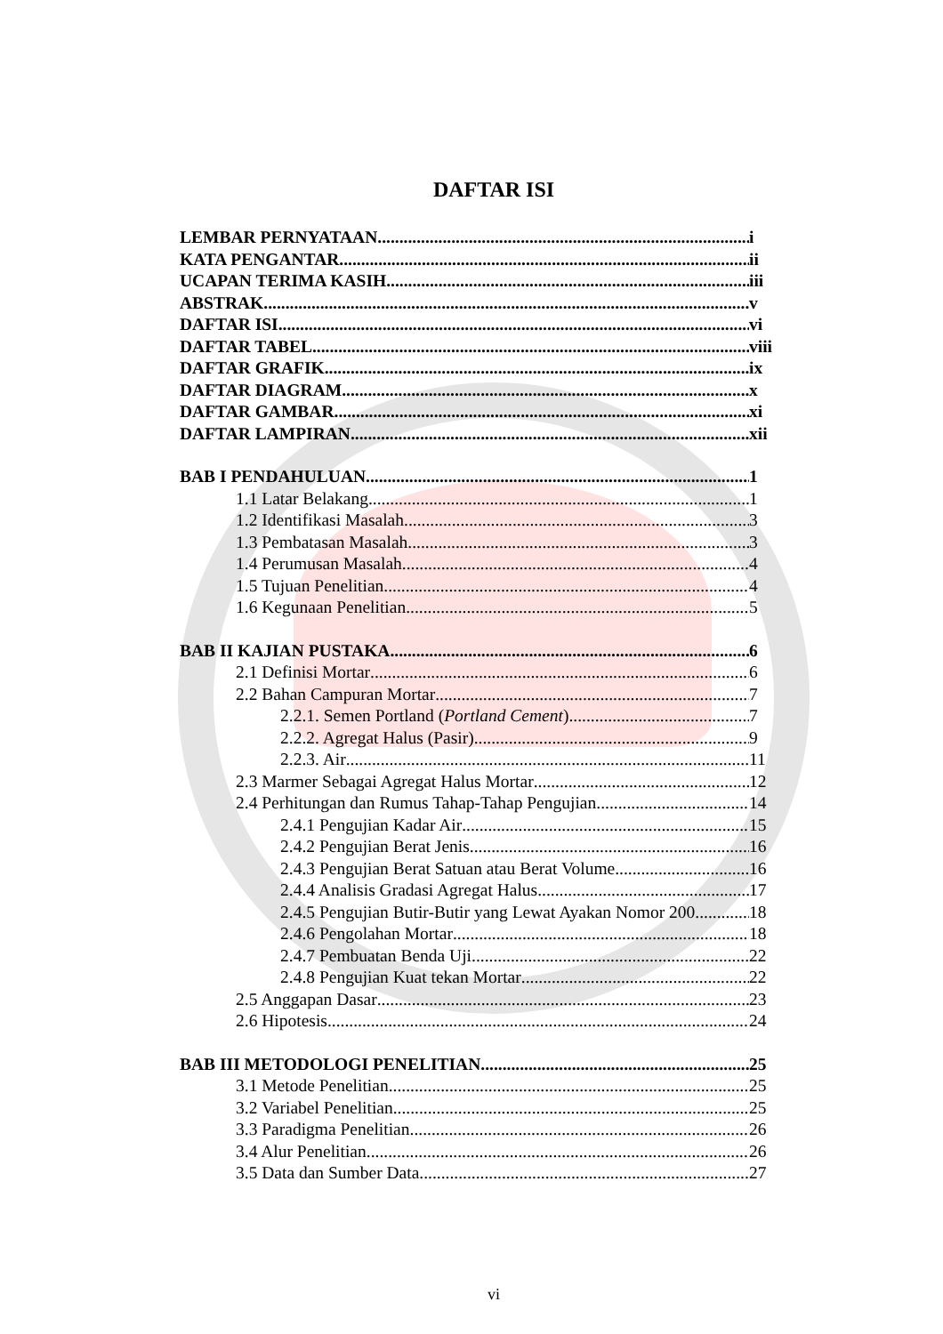DAFTAR ISI
LEMBAR PERNYATAAN i
KATA PENGANTAR ii
UCAPAN TERIMA KASIH iii
ABSTRAK v
DAFTAR ISI vi
DAFTAR TABEL viii
DAFTAR GRAFIK ix
DAFTAR DIAGRAM x
DAFTAR GAMBAR xi
DAFTAR LAMPIRAN xii
BAB I PENDAHULUAN 1
1.1 Latar Belakang 1
1.2 Identifikasi Masalah 3
1.3 Pembatasan Masalah 3
1.4 Perumusan Masalah 4
1.5 Tujuan Penelitian 4
1.6 Kegunaan Penelitian 5
BAB II KAJIAN PUSTAKA 6
2.1 Definisi Mortar 6
2.2 Bahan Campuran Mortar 7
2.2.1. Semen Portland (Portland Cement) 7
2.2.2. Agregat Halus (Pasir) 9
2.2.3. Air 11
2.3 Marmer Sebagai Agregat Halus Mortar 12
2.4 Perhitungan dan Rumus Tahap-Tahap Pengujian 14
2.4.1 Pengujian Kadar Air 15
2.4.2 Pengujian Berat Jenis 16
2.4.3 Pengujian Berat Satuan atau Berat Volume 16
2.4.4 Analisis Gradasi Agregat Halus 17
2.4.5 Pengujian Butir-Butir yang Lewat Ayakan Nomor 200 18
2.4.6 Pengolahan Mortar 18
2.4.7 Pembuatan Benda Uji 22
2.4.8 Pengujian Kuat tekan Mortar 22
2.5 Anggapan Dasar 23
2.6 Hipotesis 24
BAB III METODOLOGI PENELITIAN 25
3.1 Metode Penelitian 25
3.2 Variabel Penelitian 25
3.3 Paradigma Penelitian 26
3.4 Alur Penelitian 26
3.5 Data dan Sumber Data 27
vi